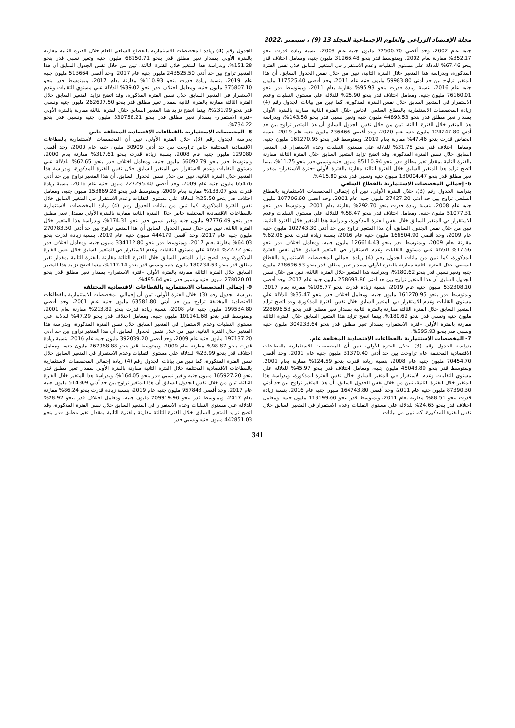مجلة الإقتصاد الزراعي والعلوم الإجتماعية المجلد 13 (9) ، سبتمبر ،2022
جنيه عام 2002، وحد أقصي 72500.70 مليون جنيه عام 2008، بنسبة زيادة قدرت بنحو 352.17% مقارنة بعام 2002، وبمتوسط قدر بنحو 31266.48 مليون جنيه، ومعامل اختلاف قدر بنحو 67.46% للدلالة علي مستوي التقلبات وعدم الاستقرار في المتغير السابق خلال نفس الفترة المذكورة، وبدراسة هذا المتغير خلال الفترة الثانية، تبين من خلال نفس الجدول السابق، أن هذا المتغير تراوح بين حد أدني 59983.80 مليون جنيه عام 2011، وحد أقصي 117525.40 مليون جنيه عام 2016، بنسبة زيادة قدرت بنحو 95.93% مقارنة بعام 2011، وبمتوسط قدر بنحو 76160.01 مليون جنيه، ومعامل اختلاف قدر بنحو 25.90% للدلالة علي مستوي التقلبات وعدم الاستقرار في المتغير السابق خلال نفس الفترة المذكورة، كما تبين من بيانات الجدول رقم (4) زيادة المخصصات الاستثمارية بالقطاع السلعي الخاص خلال الفترة الثانية مقارنة بالفترة الأولي بمقدار تغير مطلق قدر بنحو 44893.53 مليون جنيه وتغير نسبي قدر بنحو 143.58%، وبدراسة هذا المتغير خلال الفترة الثالثة، تبين من خلال نفس الجدول السابق أن هذا المتغير تراوح بين حد أدني 124247.80 مليون جنيه عام 2020، وحد أقصي 236466 مليون جنيه عام 2019، بنسبة انخفاض قدرت بنحو 47.46% مقارنة بعام 2019، وبمتوسط قدر بنحو 161270.95 مليون جنيه، ومعامل اختلاف قدر بنحو 31.75% للدلالة علي مستوي التقلبات وعدم الاستقرار في المتغير السابق خلال نفس الفترة المذكورة، وقد اتضح تزايد المتغير السابق خلال الفترة الثالثة مقارنة بالفترة الثانية بمقدار تغير مطلق قدر بنحو 85110.94 مليون جنيه ونسبي قدر بنحو 11.75%، بينما اتضح تزايد هذا المتغير السابق خلال الفترة الثالثة مقارنة بالفترة الأولي –فترة الاستقرار- بمقدار تغير مطلق قدر بنحو 130004.47 مليون جنيه ونسبي قدر بنحو 415.80%.
6- إجمالي المخصصات الاستثمارية بالقطاع السلعي
بدراسة الجدول رقم (3)، خلال الفترة الأولي، تبين أن إجمالي المخصصات الاستثمارية بالقطاع السلعي تراوح بين حد أدني 27427.20 مليون جنيه عام 2001، وحد أقصي 107706.60 مليون جنيه عام 2008، بنسبة زيادة قدرت بنحو 292.70% مقارنة بعام 2001، وبمتوسط قدر بنحو 51077.31 مليون جنيه، ومعامل اختلاف قدر بنحو 58.47% للدلالة علي مستوي التقلبات وعدم الاستقرار في المتغير السابق خلال نفس الفترة المذكورة، وبدراسة هذا المتغير خلال الفترة الثانية، تبين من خلال نفس الجدول السابق، أن هذا المتغير تراوح بين حد أدني 102743.30 مليون جنيه عام 2009، وحد أقصي 166504.90 مليون جنيه عام 2016، بنسبة زيادة قدرت بنحو 62.06% مقارنة بعام 2009، وبمتوسط قدر بنحو 126614.43 مليون جنيه، ومعامل اختلاف قدر بنحو 17.56% للدلالة علي مستوي التقلبات وعدم الاستقرار في المتغير السابق خلال نفس الفترة المذكورة، كما تبين من بيانات الجدول رقم (4) زيادة إجمالي المخصصات الاستثمارية بالقطاع السلعي خلال الفترة الثانية مقارنة بالفترة الأولي بمقدار تغير مطلق قدر بنحو 238696.53 مليون جنيه وتغير نسبي قدر بنحو 180.62%، وبدراسة هذا المتغير خلال الفترة الثالثة، تبين من خلال نفس الجدول السابق أن هذا المتغير تراوح بين حد أدني 258693.80 مليون جنيه عام 2017، وحد أقصي 532308.10 مليون جنيه عام 2019، بنسبة زيادة قدرت بنحو 105.77% مقارنة بعام 2017، وبمتوسط قدر بنحو 161270.95 مليون جنيه، ومعامل اختلاف قدر بنحو 35.47% للدلالة علي مستوي التقلبات وعدم الاستقرار في المتغير السابق خلال نفس الفترة المذكورة، وقد اتضح تزايد المتغير السابق خلال الفترة الثالثة مقارنة بالفترة الثانية بمقدار تغير مطلق قدر بنحو 228696.53 مليون جنيه ونسبي قدر بنحو 180.62%، بينما اتضح تزايد هذا المتغير السابق خلال الفترة الثالثة مقارنة بالفترة الأولي –فترة الاستقرار- بمقدار تغير مطلق قدر بنحو 304233.64 مليون جنيه ونسبي قدر بنحو 595.93%.
7- المخصصات الاستثمارية بالقطاعات الاقتصادية المختلفة عام.
بدراسة الجدول رقم (3)، خلال الفترة الأولي، تبين أن المخصصات الاستثمارية بالقطاعات الاقتصادية المختلفة عام تراوحت بين حد أدني 31370.40 مليون جنيه عام 2001، وحد أقصي 70454.70 مليون جنيه عام 2008، بنسبة زيادة قدرت بنحو 124.59% مقارنة بعام 2001، وبمتوسط قدر بنحو 45048.89 مليون جنيه، ومعامل اختلاف قدر بنحو 45.97% للدلالة علي مستوي التقلبات وعدم الاستقرار في المتغير السابق خلال نفس الفترة المذكورة، وبدراسة هذا المتغير خلال الفترة الثانية، تبين من خلال نفس الجدول السابق، أن هذا المتغير تراوح بين حد أدني 87390.30 مليون جنيه عام 2011، وحد أقصي 164743.80 مليون جنيه عام 2016، بنسبة زيادة قدرت بنحو 88.51% مقارنة بعام 2011، وبمتوسط قدر بنحو 113199.60 مليون جنيه، ومعامل اختلاف قدر بنحو 24.65% للدلالة علي مستوي التقلبات وعدم الاستقرار في المتغير السابق خلال نفس الفترة المذكورة، كما تبين من بيانات
الجدول رقم (4) زيادة المخصصات الاستثمارية بالقطاع السلعي العام خلال الفترة الثانية مقارنة بالفترة الأولي بمقدار تغير مطلق قدر بنحو 68150.71 مليون جنيه وتغير نسبي قدر بنحو 151.28%، وبدراسة هذا المتغير خلال الفترة الثالثة، تبين من خلال نفس الجدول السابق أن هذا المتغير تراوح بين حد أدني 243525.50 مليون جنيه عام 2017، وحد أقصي 513664 مليون جنيه عام 2019، بنسبة زيادة قدرت بنحو 110.93% مقارنة بعام 2017، وبمتوسط قدر بنحو 375807.10 مليون جنيه، ومعامل اختلاف قدر بنحو 39.02% للدلالة علي مستوي التقلبات وعدم الاستقرار في المتغير السابق خلال نفس الفترة المذكورة، وقد اتضح تزايد المتغير السابق خلال الفترة الثالثة مقارنة بالفترة الثانية بمقدار تغير مطلق قدر بنحو 262607.50 مليون جنيه ونسبي قدر بنحو 231.99%، بينما اتضح تزايد هذا المتغير السابق خلال الفترة الثالثة مقارنة بالفترة الأولي –فترة الاستقرار- بمقدار تغير مطلق قدر بنحو 330758.21 مليون جنيه ونسبي قدر بنحو 734.22%.
8- المخصصات الاستثمارية بالقطاعات الاقتصادية المختلفة خاص
بدراسة الجدول رقم (3)، خلال الفترة الأولي، تبين أن المخصصات الاستثمارية بالقطاعات الاقتصادية المختلفة خاص تراوحت بين حد أدني 30909 مليون جنيه عام 2000، وحد أقصي 129080 مليون جنيه عام 2008، بنسبة زيادة قدرت بنحو 317.61% مقارنة بعام 2000، وبمتوسط قدر بنحو 56092.79 مليون جنيه، ومعامل اختلاف قدر بنحو 62.65% للدلالة علي مستوي التقلبات وعدم الاستقرار في المتغير السابق خلال نفس الفترة المذكورة، وبدراسة هذا المتغير خلال الفترة الثانية، تبين من خلال نفس الجدول السابق، أن هذا المتغير تراوح بين حد أدني 65476 مليون جنيه عام 2009، وحد أقصي 227295.40 مليون جنيه عام 2016، بنسبة زيادة قدرت بنحو 138.07% مقارنة بعام 2009، وبمتوسط قدر بنحو 153869.28 مليون جنيه، ومعامل اختلاف قدر بنحو 25.50% للدلالة علي مستوي التقلبات وعدم الاستقرار في المتغير السابق خلال نفس الفترة المذكورة، كما تبين من بيانات الجدول رقم (4) زيادة المخصصات الاستثمارية بالقطاعات الاقتصادية المختلفة خاص خلال الفترة الثانية مقارنة بالفترة الأولي بمقدار تغير مطلق قدر بنحو 97776.49 مليون جنيه وتغير نسبي قدر بنحو 174.31%، وبدراسة هذا المتغير خلال الفترة الثالثة، تبين من خلال نفس الجدول السابق أن هذا المتغير تراوح بين حد أدني 270783.50 مليون جنيه عام 2017، وحد أقصي 444179 مليون جنيه عام 2019، بنسبة زيادة قدرت بنحو 64.03% مقارنة بعام 2017، وبمتوسط قدر بنحو 334112.80 مليون جنيه، ومعامل اختلاف قدر بنحو 22.72% للدلالة علي مستوي التقلبات وعدم الاستقرار في المتغير السابق خلال نفس الفترة المذكورة، وقد اتضح تزايد المتغير السابق خلال الفترة الثالثة مقارنة بالفترة الثانية بمقدار تغير مطلق قدر بنحو 180234.53 مليون جنيه ونسبي قدر بنحو 117.14%، بينما اتضح تزايد هذا المتغير السابق خلال الفترة الثالثة مقارنة بالفترة الأولي –فترة الاستقرار- بمقدار تغير مطلق قدر بنحو 278020.01 مليون جنيه ونسبي قدر بنحو 495.64%.
9- إجمالي المخصصات الاستثمارية بالقطاعات الاقتصادية المختلفة
بدراسة الجدول رقم (3)، خلال الفترة الأولي، تبين أن إجمالي المخصصات الاستثمارية بالقطاعات الاقتصادية المختلفة تراوح بين حد أدني 63581.80 مليون جنيه عام 2001، وحد أقصي 199534.80 مليون جنيه عام 2008، بنسبة زيادة قدرت بنحو 213.82% مقارنة بعام 2001، وبمتوسط قدر بنحو 101141.68 مليون جنيه، ومعامل اختلاف قدر بنحو 47.29% للدلالة علي مستوي التقلبات وعدم الاستقرار في المتغير السابق خلال نفس الفترة المذكورة، وبدراسة هذا المتغير خلال الفترة الثانية، تبين من خلال نفس الجدول السابق، أن هذا المتغير تراوح بين حد أدني 197137.20 مليون جنيه عام 2009، وحد أقصي 392039.20 مليون جنيه عام 2016، بنسبة زيادة قدرت بنحو 98.87% مقارنة بعام 2009، وبمتوسط قدر بنحو 267068.88 مليون جنيه، ومعامل اختلاف قدر بنحو 23.99% للدلالة علي مستوي التقلبات وعدم الاستقرار في المتغير السابق خلال نفس الفترة المذكورة، كما تبين من بيانات الجدول رقم (4) زيادة إجمالي المخصصات الاستثمارية بالقطاعات الاقتصادية المختلفة خلال الفترة الثانية مقارنة بالفترة الأولي بمقدار تغير مطلق قدر بنحو 165927.20 مليون جنيه وتغير نسبي قدر بنحو 164.05%، وبدراسة هذا المتغير خلال الفترة الثالثة، تبين من خلال نفس الجدول السابق أن هذا المتغير تراوح بين حد أدني 514309 مليون جنيه عام 2017، وحد أقصي 957843 مليون جنيه عام 2019، بنسبة زيادة قدرت بنحو 86.24% مقارنة بعام 2017، وبمتوسط قدر بنحو 709919.90 مليون جنيه، ومعامل اختلاف قدر بنحو 28.92% للدلالة علي مستوي التقلبات وعدم الاستقرار في المتغير السابق خلال نفس الفترة المذكورة، وقد اتضح تزايد المتغير السابق خلال الفترة الثالثة مقارنة بالفترة الثانية بمقدار تغير مطلق قدر بنحو 442851.03 مليون جنيه ونسبي قدر
341